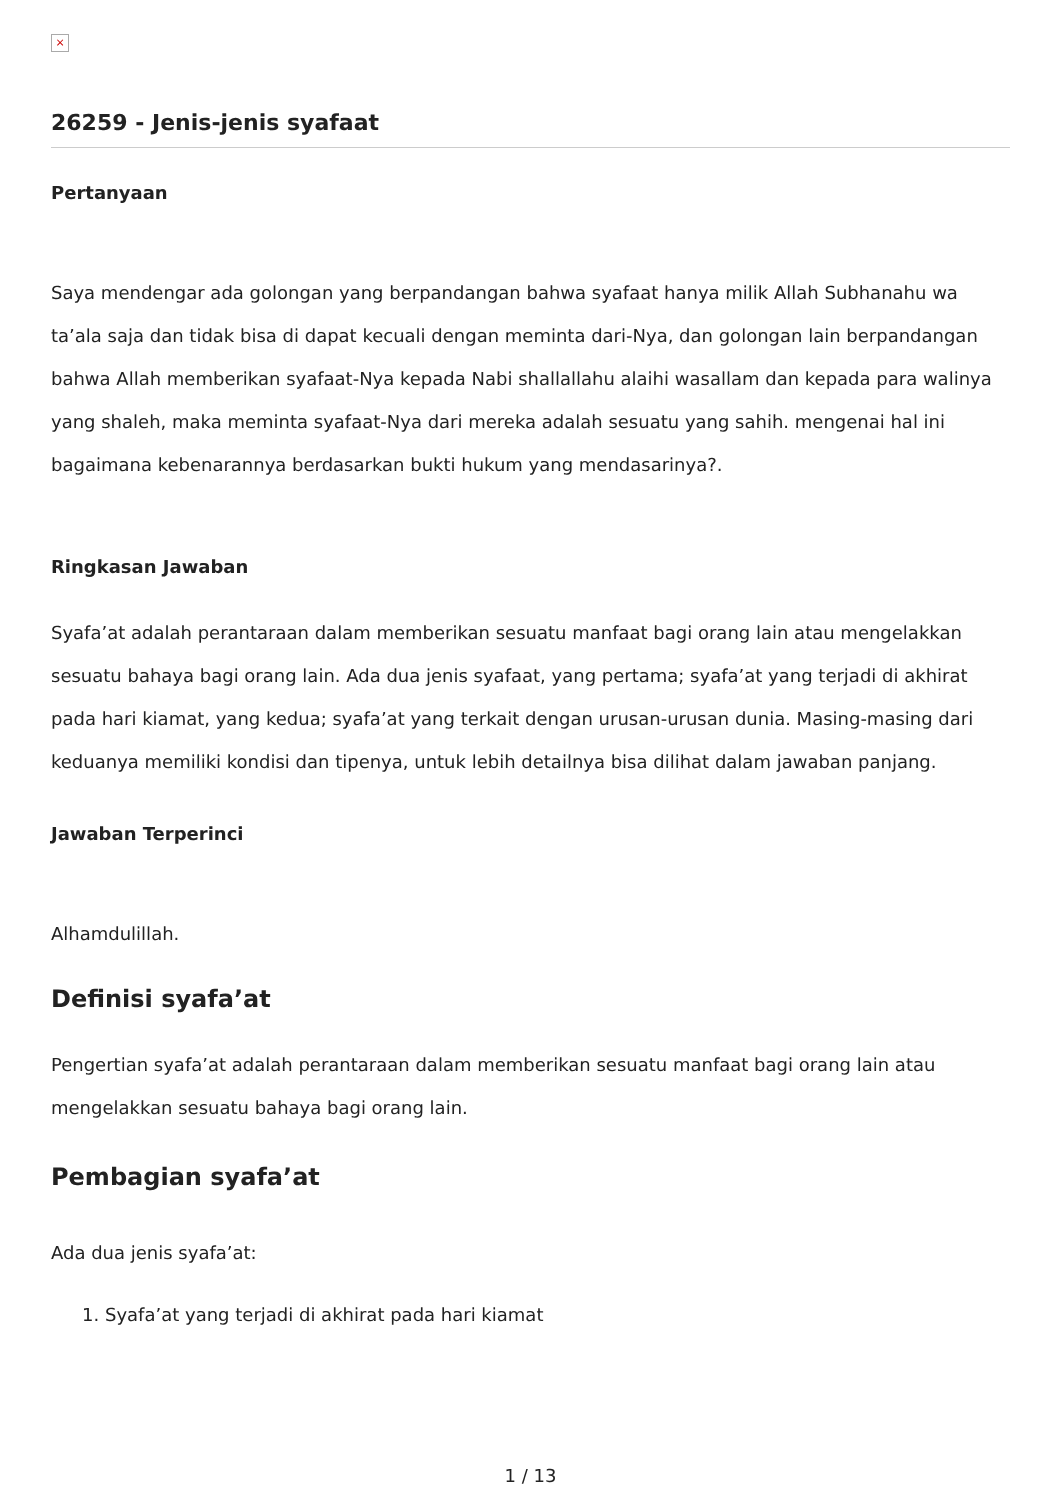×
26259 - Jenis-jenis syafaat
Pertanyaan
Saya mendengar ada golongan yang berpandangan bahwa syafaat hanya milik Allah Subhanahu wa ta’ala saja dan tidak bisa di dapat kecuali dengan meminta dari-Nya, dan golongan lain berpandangan bahwa Allah memberikan syafaat-Nya kepada Nabi shallallahu alaihi wasallam dan kepada para walinya yang shaleh, maka meminta syafaat-Nya dari mereka adalah sesuatu yang sahih. mengenai hal ini bagaimana kebenarannya berdasarkan bukti hukum yang mendasarinya?.
Ringkasan Jawaban
Syafa’at adalah perantaraan dalam memberikan sesuatu manfaat bagi orang lain atau mengelakkan sesuatu bahaya bagi orang lain. Ada dua jenis syafaat, yang pertama; syafa’at yang terjadi di akhirat pada hari kiamat, yang kedua; syafa’at yang terkait dengan urusan-urusan dunia. Masing-masing dari keduanya memiliki kondisi dan tipenya, untuk lebih detailnya bisa dilihat dalam jawaban panjang.
Jawaban Terperinci
Alhamdulillah.
Definisi syafa’at
Pengertian syafa’at adalah perantaraan dalam memberikan sesuatu manfaat bagi orang lain atau mengelakkan sesuatu bahaya bagi orang lain.
Pembagian syafa’at
Ada dua jenis syafa’at:
1. Syafa’at yang terjadi di akhirat pada hari kiamat
1 / 13